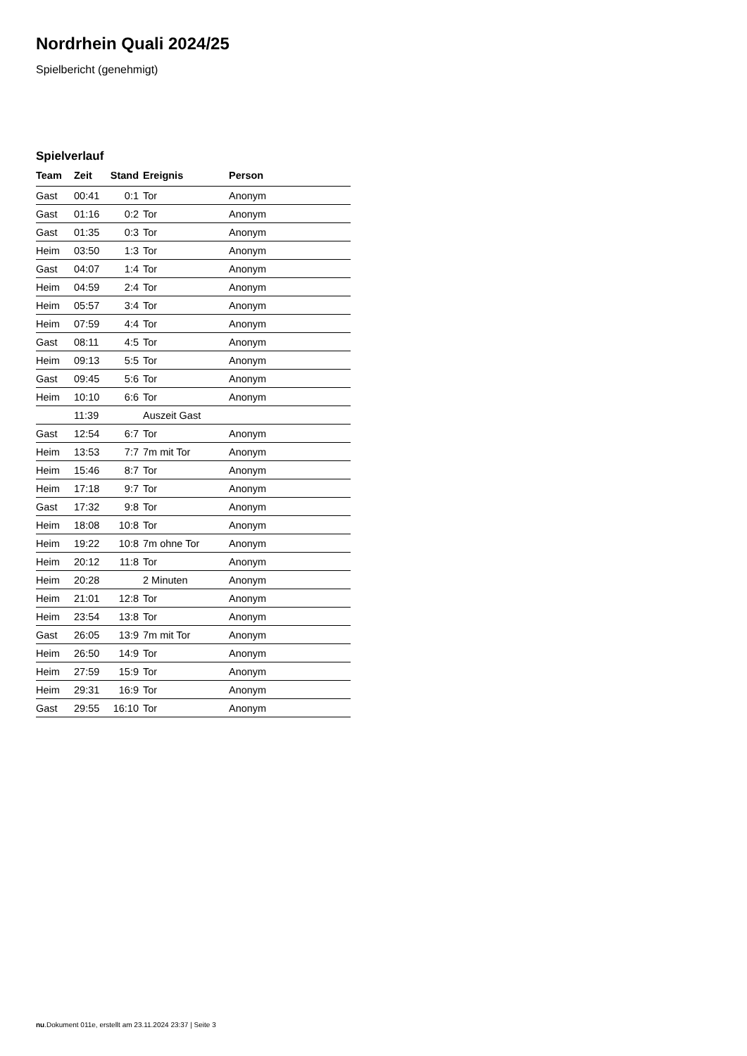Nordrhein Quali 2024/25
Spielbericht (genehmigt)
Spielverlauf
| Team | Zeit | Stand | Ereignis | Person |
| --- | --- | --- | --- | --- |
| Gast | 00:41 | 0:1 | Tor | Anonym |
| Gast | 01:16 | 0:2 | Tor | Anonym |
| Gast | 01:35 | 0:3 | Tor | Anonym |
| Heim | 03:50 | 1:3 | Tor | Anonym |
| Gast | 04:07 | 1:4 | Tor | Anonym |
| Heim | 04:59 | 2:4 | Tor | Anonym |
| Heim | 05:57 | 3:4 | Tor | Anonym |
| Heim | 07:59 | 4:4 | Tor | Anonym |
| Gast | 08:11 | 4:5 | Tor | Anonym |
| Heim | 09:13 | 5:5 | Tor | Anonym |
| Gast | 09:45 | 5:6 | Tor | Anonym |
| Heim | 10:10 | 6:6 | Tor | Anonym |
| | 11:39 | | Auszeit Gast | |
| Gast | 12:54 | 6:7 | Tor | Anonym |
| Heim | 13:53 | 7:7 | 7m mit Tor | Anonym |
| Heim | 15:46 | 8:7 | Tor | Anonym |
| Heim | 17:18 | 9:7 | Tor | Anonym |
| Gast | 17:32 | 9:8 | Tor | Anonym |
| Heim | 18:08 | 10:8 | Tor | Anonym |
| Heim | 19:22 | 10:8 | 7m ohne Tor | Anonym |
| Heim | 20:12 | 11:8 | Tor | Anonym |
| Heim | 20:28 | | 2 Minuten | Anonym |
| Heim | 21:01 | 12:8 | Tor | Anonym |
| Heim | 23:54 | 13:8 | Tor | Anonym |
| Gast | 26:05 | 13:9 | 7m mit Tor | Anonym |
| Heim | 26:50 | 14:9 | Tor | Anonym |
| Heim | 27:59 | 15:9 | Tor | Anonym |
| Heim | 29:31 | 16:9 | Tor | Anonym |
| Gast | 29:55 | 16:10 | Tor | Anonym |
nu.Dokument 011e, erstellt am 23.11.2024 23:37 | Seite 3